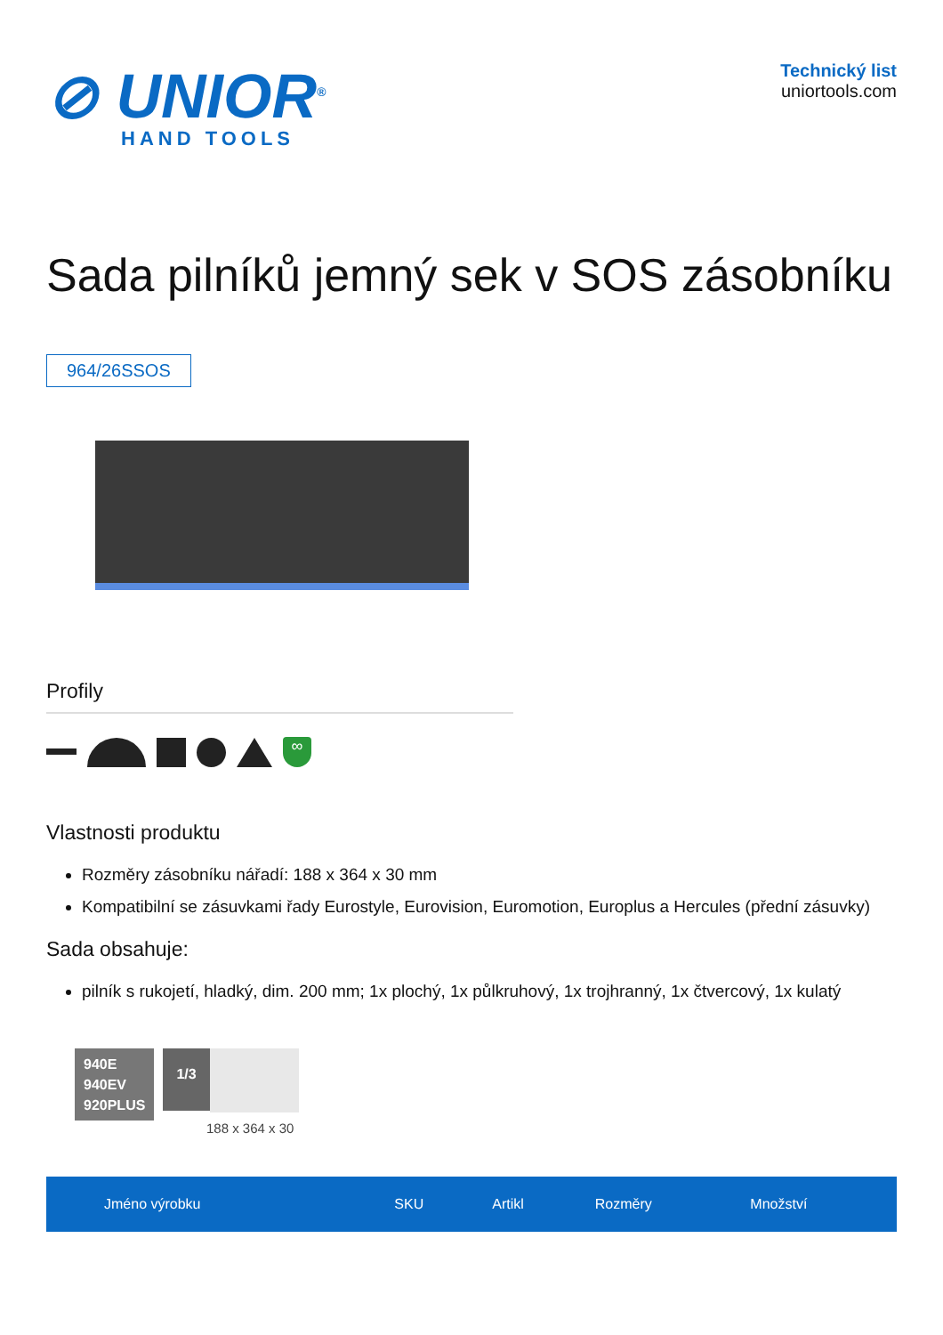⊘ UNIOR<sup>®</sup>
HAND TOOLS
Technický list
uniortools.com
Sada pilníků jemný sek v SOS zásobníku
964/26SSOS
Profily
∞
Vlastnosti produktu
Rozměry zásobníku nářadí: 188 x 364 x 30 mm
Kompatibilní se zásuvkami řady Eurostyle, Eurovision, Euromotion, Europlus a Hercules (přední zásuvky)
Sada obsahuje:
pilník s rukojetí, hladký, dim. 200 mm; 1x plochý, 1x půlkruhový, 1x trojhranný, 1x čtvercový, 1x kulatý
940E
940EV
920PLUS
1/3
188 x 364 x 30
| Jméno výrobku | SKU | Artikl | Rozměry | Množství |
| --- | --- | --- | --- | --- |